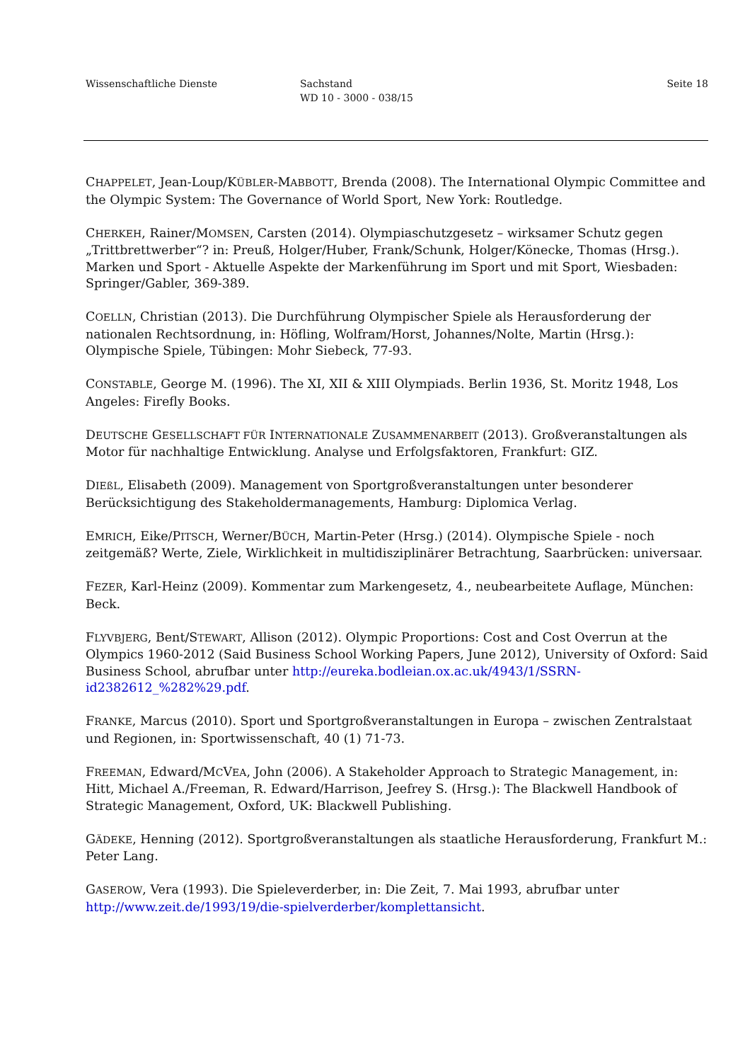Wissenschaftliche Dienste Sachstand
WD 10 - 3000 - 038/15
Seite 18
CHAPPELET, Jean-Loup/KÜBLER-MABBOTT, Brenda (2008). The International Olympic Committee and the Olympic System: The Governance of World Sport, New York: Routledge.
CHERKEH, Rainer/MOMSEN, Carsten (2014). Olympiaschutzgesetz – wirksamer Schutz gegen „Trittbrettwerber“? in: Preuß, Holger/Huber, Frank/Schunk, Holger/Könecke, Thomas (Hrsg.). Marken und Sport - Aktuelle Aspekte der Markenführung im Sport und mit Sport, Wiesbaden: Springer/Gabler, 369-389.
COELLN, Christian (2013). Die Durchführung Olympischer Spiele als Herausforderung der nationalen Rechtsordnung, in: Höfling, Wolfram/Horst, Johannes/Nolte, Martin (Hrsg.): Olympische Spiele, Tübingen: Mohr Siebeck, 77-93.
CONSTABLE, George M. (1996). The XI, XII & XIII Olympiads. Berlin 1936, St. Moritz 1948, Los Angeles: Firefly Books.
DEUTSCHE GESELLSCHAFT FÜR INTERNATIONALE ZUSAMMENARBEIT (2013). Großveranstaltungen als Motor für nachhaltige Entwicklung. Analyse und Erfolgsfaktoren, Frankfurt: GIZ.
DIEßL, Elisabeth (2009). Management von Sportgroßveranstaltungen unter besonderer Berücksichtigung des Stakeholdermanagements, Hamburg: Diplomica Verlag.
EMRICH, Eike/PITSCH, Werner/BÜCH, Martin-Peter (Hrsg.) (2014). Olympische Spiele - noch zeitgemäß? Werte, Ziele, Wirklichkeit in multidisziplinärer Betrachtung, Saarbrücken: universaar.
FEZER, Karl-Heinz (2009). Kommentar zum Markengesetz, 4., neubearbeitete Auflage, München: Beck.
FLYVBJERG, Bent/STEWART, Allison (2012). Olympic Proportions: Cost and Cost Overrun at the Olympics 1960-2012 (Said Business School Working Papers, June 2012), University of Oxford: Said Business School, abrufbar unter http://eureka.bodleian.ox.ac.uk/4943/1/SSRN-id2382612_%282%29.pdf.
FRANKE, Marcus (2010). Sport und Sportgroßveranstaltungen in Europa – zwischen Zentralstaat und Regionen, in: Sportwissenschaft, 40 (1) 71-73.
FREEMAN, Edward/MCVEA, John (2006). A Stakeholder Approach to Strategic Management, in: Hitt, Michael A./Freeman, R. Edward/Harrison, Jeefrey S. (Hrsg.): The Blackwell Handbook of Strategic Management, Oxford, UK: Blackwell Publishing.
GÄDEKE, Henning (2012). Sportgroßveranstaltungen als staatliche Herausforderung, Frankfurt M.: Peter Lang.
GASEROW, Vera (1993). Die Spieleverderber, in: Die Zeit, 7. Mai 1993, abrufbar unter http://www.zeit.de/1993/19/die-spielverderber/komplettansicht.